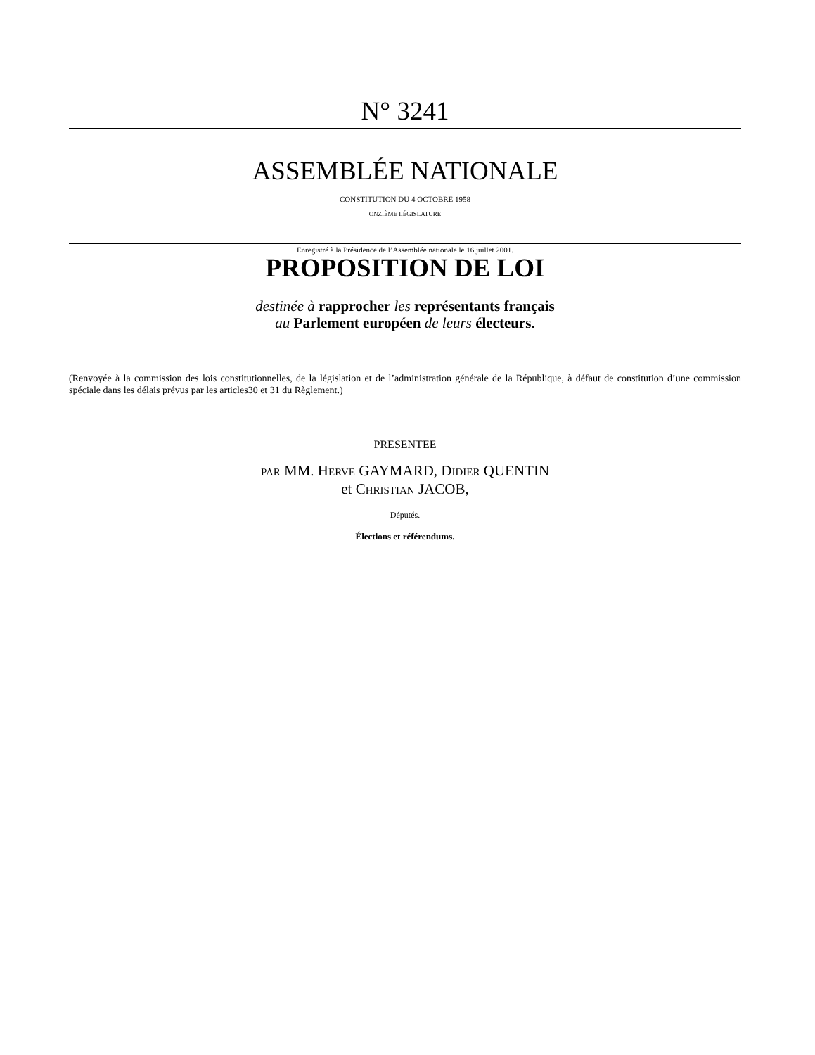N° 3241
ASSEMBLÉE NATIONALE
CONSTITUTION DU 4 OCTOBRE 1958
ONZIÈME LÉGISLATURE
Enregistré à la Présidence de l’Assemblée nationale le 16 juillet 2001.
PROPOSITION DE LOI
destinée à rapprocher les représentants français
au Parlement européen de leurs électeurs.
(Renvoyée à la commission des lois constitutionnelles, de la législation et de l’administration générale de la République, à défaut de constitution d’une commission spéciale dans les délais prévus par les articles30 et 31 du Règlement.)
PRESENTEE
PAR MM. HERVE GAYMARD, DIDIER QUENTIN
et CHRISTIAN JACOB,
Députés.
Élections et référendums.